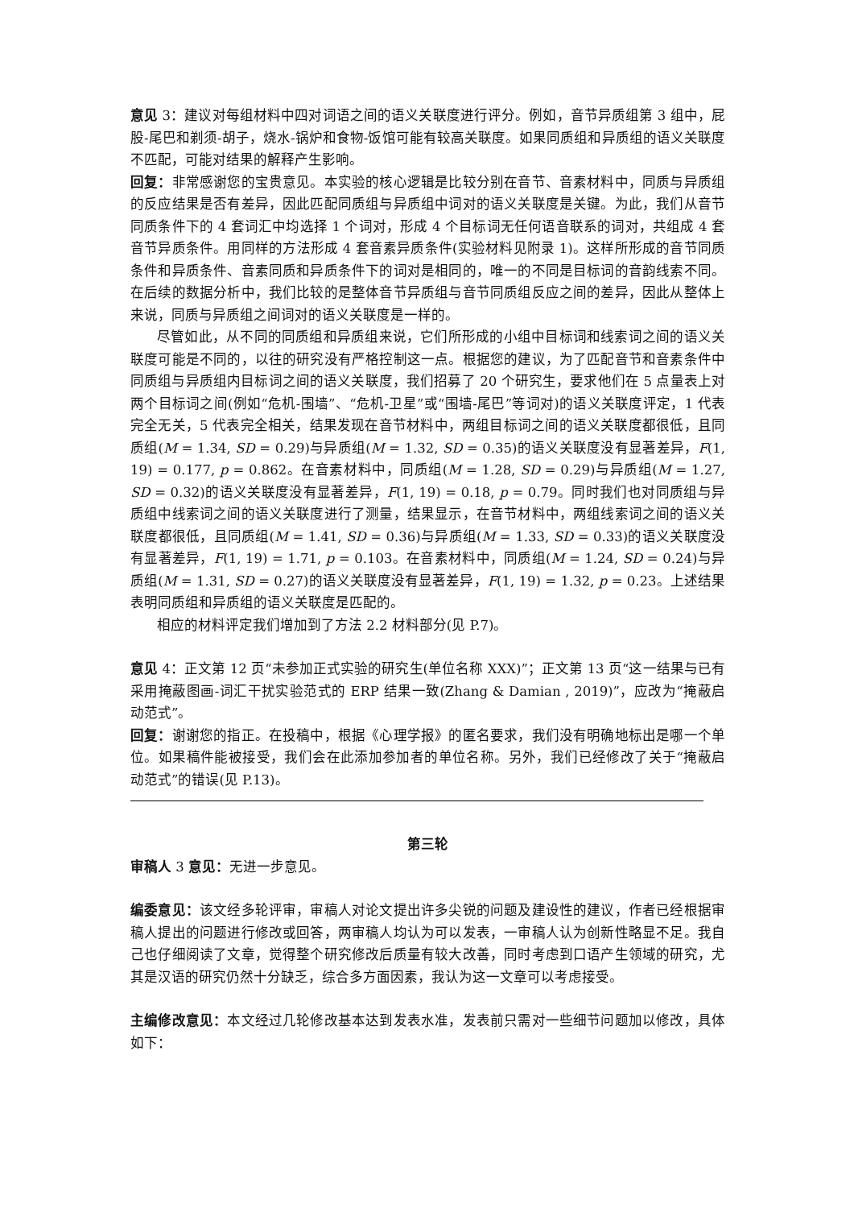意见 3：建议对每组材料中四对词语之间的语义关联度进行评分。例如，音节异质组第 3 组中，屁股-尾巴和剃须-胡子，烧水-锅炉和食物-饭馆可能有较高关联度。如果同质组和异质组的语义关联度不匹配，可能对结果的解释产生影响。
回复：非常感谢您的宝贵意见。本实验的核心逻辑是比较分别在音节、音素材料中，同质与异质组的反应结果是否有差异，因此匹配同质组与异质组中词对的语义关联度是关键。为此，我们从音节同质条件下的 4 套词汇中均选择 1 个词对，形成 4 个目标词无任何语音联系的词对，共组成 4 套音节异质条件。用同样的方法形成 4 套音素异质条件(实验材料见附录 1)。这样所形成的音节同质条件和异质条件、音素同质和异质条件下的词对是相同的，唯一的不同是目标词的音韵线索不同。在后续的数据分析中，我们比较的是整体音节异质组与音节同质组反应之间的差异，因此从整体上来说，同质与异质组之间词对的语义关联度是一样的。
尽管如此，从不同的同质组和异质组来说，它们所形成的小组中目标词和线索词之间的语义关联度可能是不同的，以往的研究没有严格控制这一点。根据您的建议，为了匹配音节和音素条件中同质组与异质组内目标词之间的语义关联度，我们招募了 20 个研究生，要求他们在 5 点量表上对两个目标词之间(例如“危机-围墙”、“危机-卫星”或“围墙-尾巴”等词对)的语义关联度评定，1 代表完全无关，5 代表完全相关，结果发现在音节材料中，两组目标词之间的语义关联度都很低，且同质组(M = 1.34, SD = 0.29)与异质组(M = 1.32, SD = 0.35)的语义关联度没有显著差异，F(1, 19) = 0.177, p = 0.862。在音素材料中，同质组(M = 1.28, SD = 0.29)与异质组(M = 1.27, SD = 0.32)的语义关联度没有显著差异，F(1, 19) = 0.18, p = 0.79。同时我们也对同质组与异质组中线索词之间的语义关联度进行了测量，结果显示，在音节材料中，两组线索词之间的语义关联度都很低，且同质组(M = 1.41, SD = 0.36)与异质组(M = 1.33, SD = 0.33)的语义关联度没有显著差异，F(1, 19) = 1.71, p = 0.103。在音素材料中，同质组(M = 1.24, SD = 0.24)与异质组(M = 1.31, SD = 0.27)的语义关联度没有显著差异，F(1, 19) = 1.32, p = 0.23。上述结果表明同质组和异质组的语义关联度是匹配的。
相应的材料评定我们增加到了方法 2.2 材料部分(见 P.7)。
意见 4：正文第 12 页“未参加正式实验的研究生(单位名称 XXX)”；正文第 13 页“这一结果与已有采用掩蔽图画-词汇干扰实验范式的 ERP 结果一致(Zhang & Damian , 2019)”，应改为“掩蔽启动范式”。
回复：谢谢您的指正。在投稿中，根据《心理学报》的匿名要求，我们没有明确地标出是哪一个单位。如果稿件能被接受，我们会在此添加参加者的单位名称。另外，我们已经修改了关于“掩蔽启动范式”的错误(见 P.13)。
第三轮
审稿人 3 意见：无进一步意见。
编委意见：该文经多轮评审，审稿人对论文提出许多尖锐的问题及建设性的建议，作者已经根据审稿人提出的问题进行修改或回答，两审稿人均认为可以发表，一审稿人认为创新性略显不足。我自己也仔细阅读了文章，觉得整个研究修改后质量有较大改善，同时考虑到口语产生领域的研究，尤其是汉语的研究仍然十分缺乏，综合多方面因素，我认为这一文章可以考虑接受。
主编修改意见：本文经过几轮修改基本达到发表水准，发表前只需对一些细节问题加以修改，具体如下：